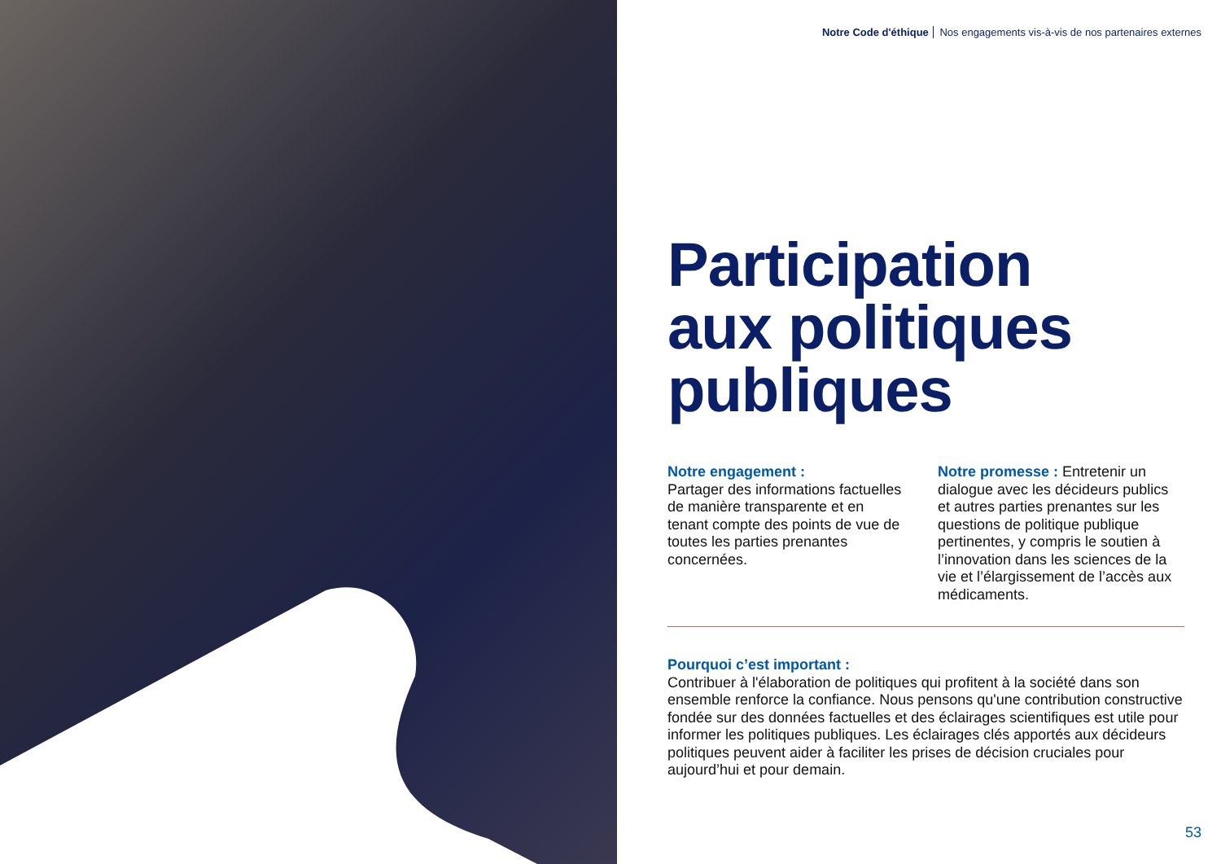Notre Code d'éthique Nos engagements vis-à-vis de nos partenaires externes
Participation
aux politiques
publiques
Notre engagement :
Partager des informations factuelles de manière transparente et en tenant compte des points de vue de toutes les parties prenantes concernées.
Notre promesse : Entretenir un dialogue avec les décideurs publics et autres parties prenantes sur les questions de politique publique pertinentes, y compris le soutien à l’innovation dans les sciences de la vie et l’élargissement de l’accès aux médicaments.
Pourquoi c’est important :
Contribuer à l'élaboration de politiques qui profitent à la société dans son ensemble renforce la confiance. Nous pensons qu'une contribution constructive fondée sur des données factuelles et des éclairages scientifiques est utile pour informer les politiques publiques. Les éclairages clés apportés aux décideurs politiques peuvent aider à faciliter les prises de décision cruciales pour aujourd’hui et pour demain.
53